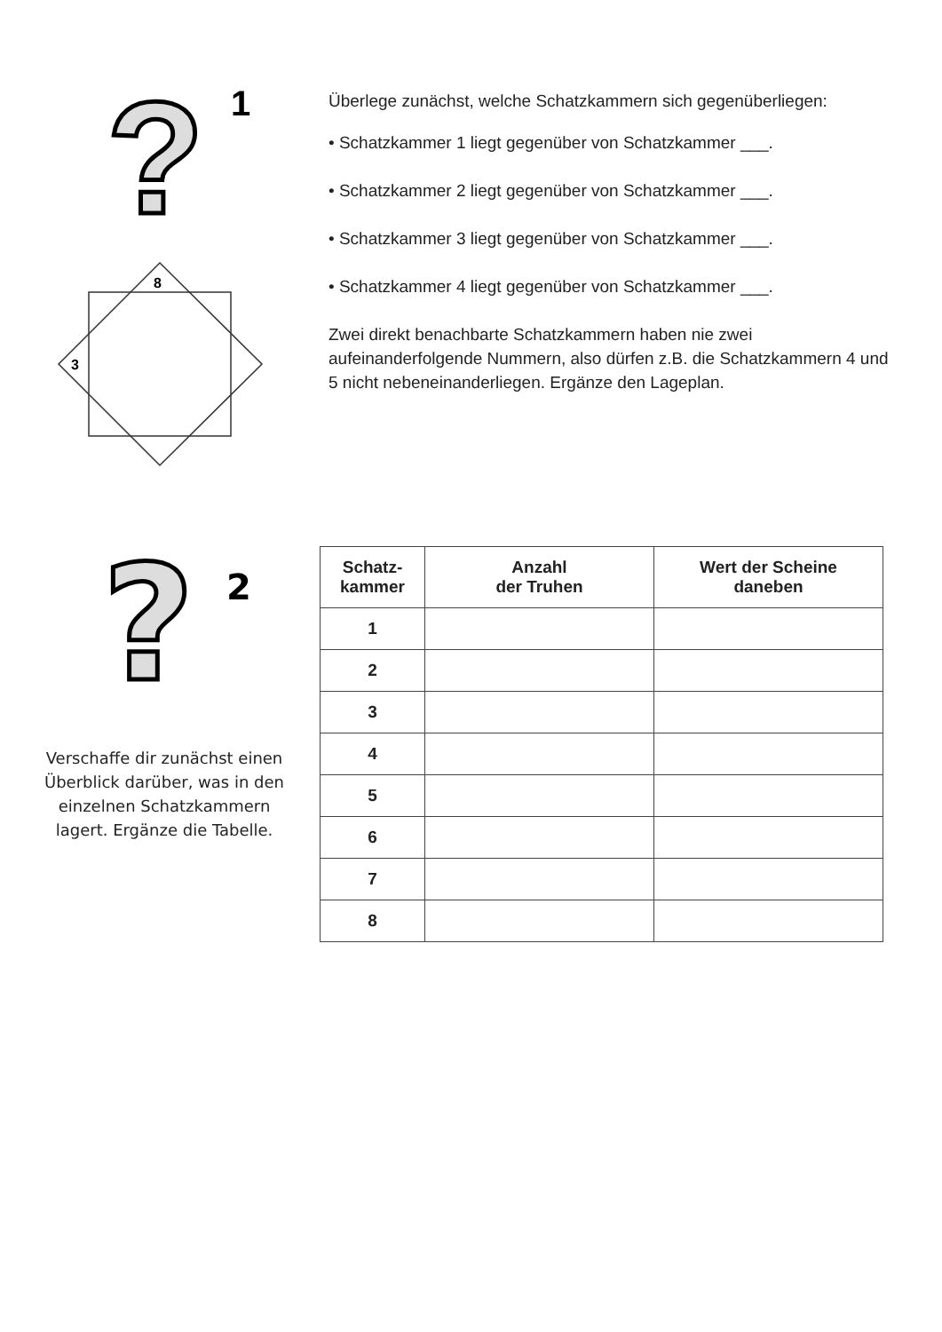?
1
8
3
Überlege zunächst, welche Schatzkammern sich gegenüberliegen:
• Schatzkammer 1 liegt gegenüber von Schatzkammer ___.
• Schatzkammer 2 liegt gegenüber von Schatzkammer ___.
• Schatzkammer 3 liegt gegenüber von Schatzkammer ___.
• Schatzkammer 4 liegt gegenüber von Schatzkammer ___.
Zwei direkt benachbarte Schatzkammern haben nie zwei aufeinanderfolgende Nummern, also dürfen z.B. die Schatzkammern 4 und 5 nicht nebeneinanderliegen. Ergänze den Lageplan.
?
2
Verschaffe dir zunächst einen Überblick darüber, was in den einzelnen Schatzkammern lagert. Ergänze die Tabelle.
| Schatz- kammer | Anzahl der Truhen | Wert der Scheine daneben |
| --- | --- | --- |
| 1 | | |
| 2 | | |
| 3 | | |
| 4 | | |
| 5 | | |
| 6 | | |
| 7 | | |
| 8 | | |